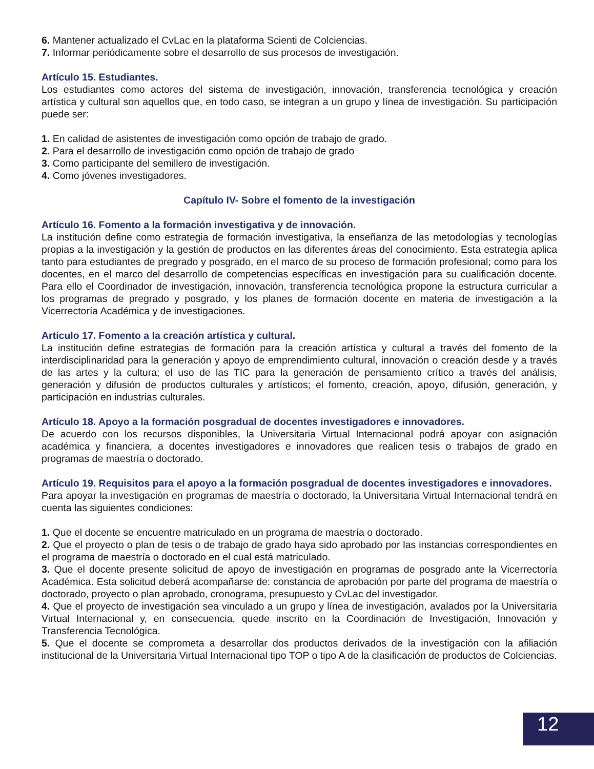6. Mantener actualizado el CvLac en la plataforma Scienti de Colciencias.
7. Informar periódicamente sobre el desarrollo de sus procesos de investigación.
Artículo 15. Estudiantes.
Los estudiantes como actores del sistema de investigación, innovación, transferencia tecnológica y creación artística y cultural son aquellos que, en todo caso, se integran a un grupo y línea de investigación. Su participación puede ser:
1. En calidad de asistentes de investigación como opción de trabajo de grado.
2. Para el desarrollo de investigación como opción de trabajo de grado
3. Como participante del semillero de investigación.
4. Como jóvenes investigadores.
Capítulo IV- Sobre el fomento de la investigación
Artículo 16. Fomento a la formación investigativa y de innovación.
La institución define como estrategia de formación investigativa, la enseñanza de las metodologías y tecnologías propias a la investigación y la gestión de productos en las diferentes áreas del conocimiento. Esta estrategia aplica tanto para estudiantes de pregrado y posgrado, en el marco de su proceso de formación profesional; como para los docentes, en el marco del desarrollo de competencias específicas en investigación para su cualificación docente. Para ello el Coordinador de investigación, innovación, transferencia tecnológica propone la estructura curricular a los programas de pregrado y posgrado, y los planes de formación docente en materia de investigación a la Vicerrectoría Académica y de investigaciones.
Artículo 17. Fomento a la creación artística y cultural.
La institución define estrategias de formación para la creación artística y cultural a través del fomento de la interdisciplinaridad para la generación y apoyo de emprendimiento cultural, innovación o creación desde y a través de las artes y la cultura; el uso de las TIC para la generación de pensamiento crítico a través del análisis, generación y difusión de productos culturales y artísticos; el fomento, creación, apoyo, difusión, generación, y participación en industrias culturales.
Artículo 18. Apoyo a la formación posgradual de docentes investigadores e innovadores.
De acuerdo con los recursos disponibles, la Universitaria Virtual Internacional podrá apoyar con asignación académica y financiera, a docentes investigadores e innovadores que realicen tesis o trabajos de grado en programas de maestría o doctorado.
Artículo 19. Requisitos para el apoyo a la formación posgradual de docentes investigadores e innovadores.
Para apoyar la investigación en programas de maestría o doctorado, la Universitaria Virtual Internacional tendrá en cuenta las siguientes condiciones:
1. Que el docente se encuentre matriculado en un programa de maestría o doctorado.
2. Que el proyecto o plan de tesis o de trabajo de grado haya sido aprobado por las instancias correspondientes en el programa de maestría o doctorado en el cual está matriculado.
3. Que el docente presente solicitud de apoyo de investigación en programas de posgrado ante la Vicerrectoría Académica. Esta solicitud deberá acompañarse de: constancia de aprobación por parte del programa de maestría o doctorado, proyecto o plan aprobado, cronograma, presupuesto y CvLac del investigador.
4. Que el proyecto de investigación sea vinculado a un grupo y línea de investigación, avalados por la Universitaria Virtual Internacional y, en consecuencia, quede inscrito en la Coordinación de Investigación, Innovación y Transferencia Tecnológica.
5. Que el docente se comprometa a desarrollar dos productos derivados de la investigación con la afiliación institucional de la Universitaria Virtual Internacional tipo TOP o tipo A de la clasificación de productos de Colciencias.
12